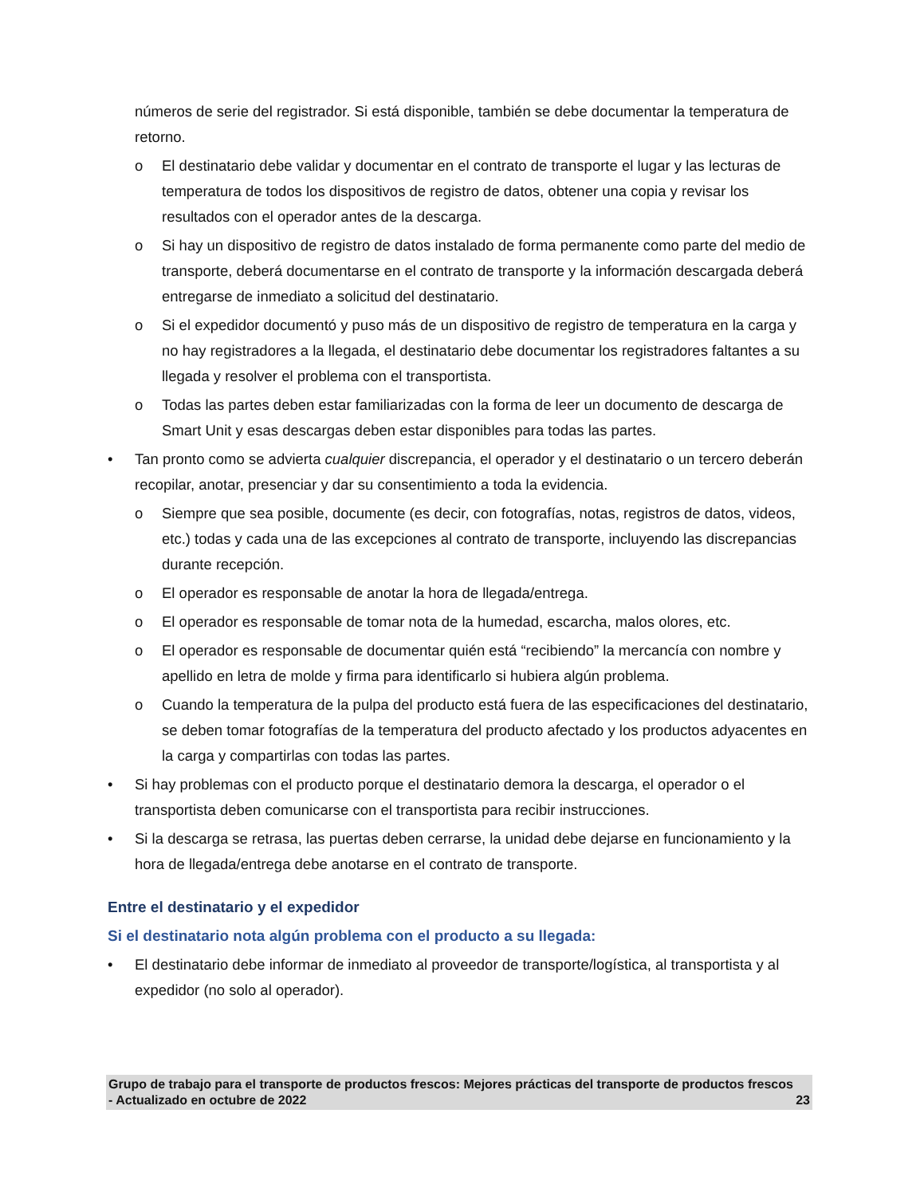números de serie del registrador. Si está disponible, también se debe documentar la temperatura de retorno.
o El destinatario debe validar y documentar en el contrato de transporte el lugar y las lecturas de temperatura de todos los dispositivos de registro de datos, obtener una copia y revisar los resultados con el operador antes de la descarga.
o Si hay un dispositivo de registro de datos instalado de forma permanente como parte del medio de transporte, deberá documentarse en el contrato de transporte y la información descargada deberá entregarse de inmediato a solicitud del destinatario.
o Si el expedidor documentó y puso más de un dispositivo de registro de temperatura en la carga y no hay registradores a la llegada, el destinatario debe documentar los registradores faltantes a su llegada y resolver el problema con el transportista.
o Todas las partes deben estar familiarizadas con la forma de leer un documento de descarga de Smart Unit y esas descargas deben estar disponibles para todas las partes.
• Tan pronto como se advierta cualquier discrepancia, el operador y el destinatario o un tercero deberán recopilar, anotar, presenciar y dar su consentimiento a toda la evidencia.
o Siempre que sea posible, documente (es decir, con fotografías, notas, registros de datos, videos, etc.) todas y cada una de las excepciones al contrato de transporte, incluyendo las discrepancias durante recepción.
o El operador es responsable de anotar la hora de llegada/entrega.
o El operador es responsable de tomar nota de la humedad, escarcha, malos olores, etc.
o El operador es responsable de documentar quién está “recibiendo” la mercancía con nombre y apellido en letra de molde y firma para identificarlo si hubiera algún problema.
o Cuando la temperatura de la pulpa del producto está fuera de las especificaciones del destinatario, se deben tomar fotografías de la temperatura del producto afectado y los productos adyacentes en la carga y compartirlas con todas las partes.
• Si hay problemas con el producto porque el destinatario demora la descarga, el operador o el transportista deben comunicarse con el transportista para recibir instrucciones.
• Si la descarga se retrasa, las puertas deben cerrarse, la unidad debe dejarse en funcionamiento y la hora de llegada/entrega debe anotarse en el contrato de transporte.
Entre el destinatario y el expedidor
Si el destinatario nota algún problema con el producto a su llegada:
• El destinatario debe informar de inmediato al proveedor de transporte/logística, al transportista y al expedidor (no solo al operador).
Grupo de trabajo para el transporte de productos frescos: Mejores prácticas del transporte de productos frescos - Actualizado en octubre de 2022 23